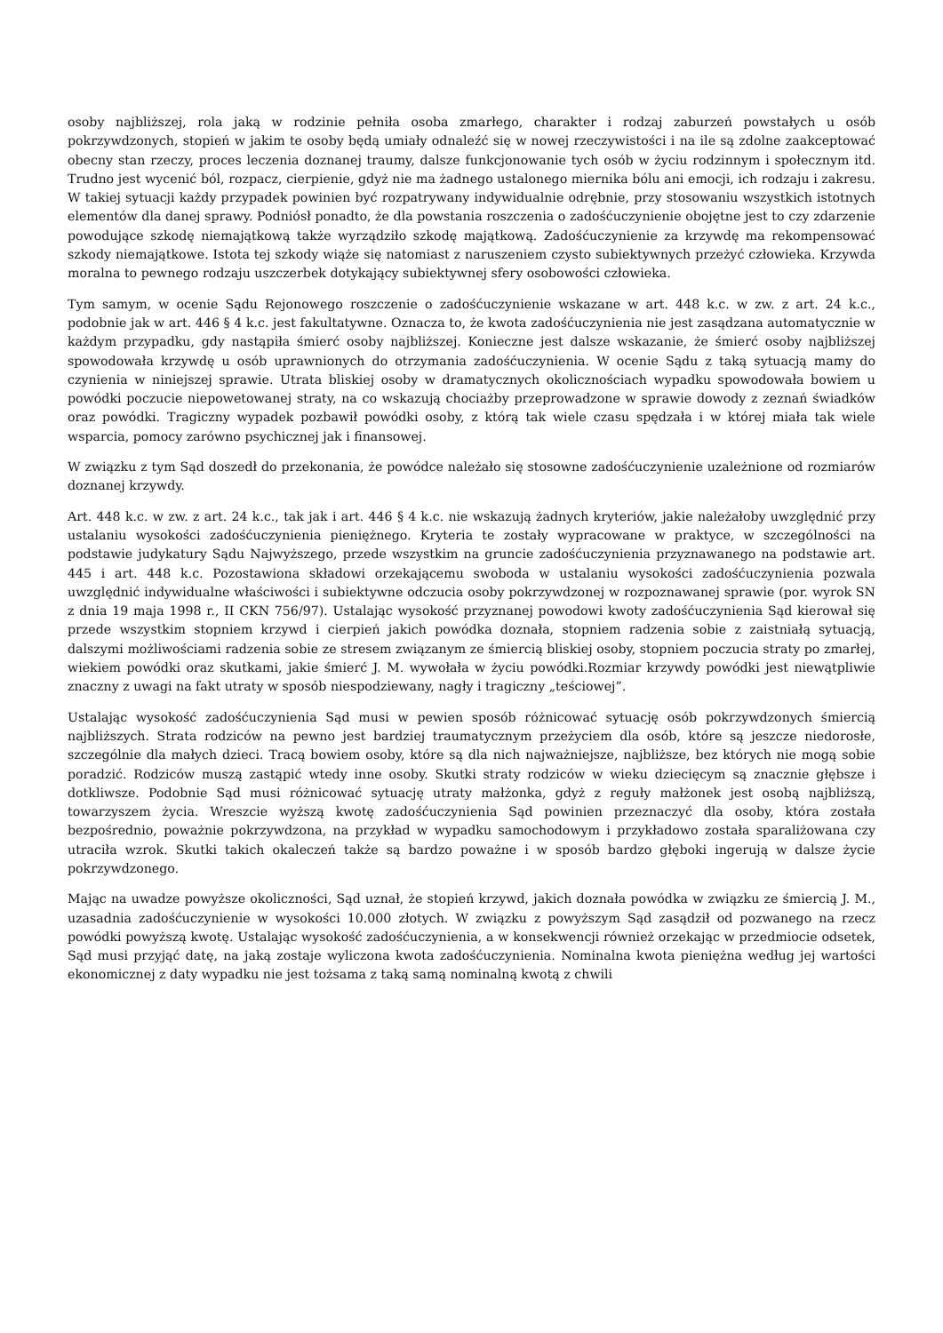osoby najbliższej, rola jaką w rodzinie pełniła osoba zmarłego, charakter i rodzaj zaburzeń powstałych u osób pokrzywdzonych, stopień w jakim te osoby będą umiały odnaleźć się w nowej rzeczywistości i na ile są zdolne zaakceptować obecny stan rzeczy, proces leczenia doznanej traumy, dalsze funkcjonowanie tych osób w życiu rodzinnym i społecznym itd. Trudno jest wycenić ból, rozpacz, cierpienie, gdyż nie ma żadnego ustalonego miernika bólu ani emocji, ich rodzaju i zakresu. W takiej sytuacji każdy przypadek powinien być rozpatrywany indywidualnie odrębnie, przy stosowaniu wszystkich istotnych elementów dla danej sprawy. Podniósł ponadto, że dla powstania roszczenia o zadośćuczynienie obojętne jest to czy zdarzenie powodujące szkodę niemajątkową także wyrządziło szkodę majątkową. Zadośćuczynienie za krzywdę ma rekompensować szkody niemajątkowe. Istota tej szkody wiąże się natomiast z naruszeniem czysto subiektywnych przeżyć człowieka. Krzywda moralna to pewnego rodzaju uszczerbek dotykający subiektywnej sfery osobowości człowieka.
Tym samym, w ocenie Sądu Rejonowego roszczenie o zadośćuczynienie wskazane w art. 448 k.c. w zw. z art. 24 k.c., podobnie jak w art. 446 § 4 k.c. jest fakultatywne. Oznacza to, że kwota zadośćuczynienia nie jest zasądzana automatycznie w każdym przypadku, gdy nastąpiła śmierć osoby najbliższej. Konieczne jest dalsze wskazanie, że śmierć osoby najbliższej spowodowała krzywdę u osób uprawnionych do otrzymania zadośćuczynienia. W ocenie Sądu z taką sytuacją mamy do czynienia w niniejszej sprawie. Utrata bliskiej osoby w dramatycznych okolicznościach wypadku spowodowała bowiem u powódki poczucie niepowetowanej straty, na co wskazują chociażby przeprowadzone w sprawie dowody z zeznań świadków oraz powódki. Tragiczny wypadek pozbawił powódki osoby, z którą tak wiele czasu spędzała i w której miała tak wiele wsparcia, pomocy zarówno psychicznej jak i finansowej.
W związku z tym Sąd doszedł do przekonania, że powódce należało się stosowne zadośćuczynienie uzależnione od rozmiarów doznanej krzywdy.
Art. 448 k.c. w zw. z art. 24 k.c., tak jak i art. 446 § 4 k.c. nie wskazują żadnych kryteriów, jakie należałoby uwzględnić przy ustalaniu wysokości zadośćuczynienia pieniężnego. Kryteria te zostały wypracowane w praktyce, w szczególności na podstawie judykatury Sądu Najwyższego, przede wszystkim na gruncie zadośćuczynienia przyznawanego na podstawie art. 445 i art. 448 k.c. Pozostawiona składowi orzekającemu swoboda w ustalaniu wysokości zadośćuczynienia pozwala uwzględnić indywidualne właściwości i subiektywne odczucia osoby pokrzywdzonej w rozpoznawanej sprawie (por. wyrok SN z dnia 19 maja 1998 r., II CKN 756/97). Ustalając wysokość przyznanej powodowi kwoty zadośćuczynienia Sąd kierował się przede wszystkim stopniem krzywd i cierpień jakich powódka doznała, stopniem radzenia sobie z zaistniałą sytuacją, dalszymi możliwościami radzenia sobie ze stresem związanym ze śmiercią bliskiej osoby, stopniem poczucia straty po zmarłej, wiekiem powódki oraz skutkami, jakie śmierć J. M. wywołała w życiu powódki.Rozmiar krzywdy powódki jest niewątpliwie znaczny z uwagi na fakt utraty w sposób niespodziewany, nagły i tragiczny „teściowej”.
Ustalając wysokość zadośćuczynienia Sąd musi w pewien sposób różnicować sytuację osób pokrzywdzonych śmiercią najbliższych. Strata rodziców na pewno jest bardziej traumatycznym przeżyciem dla osób, które są jeszcze niedorosłe, szczególnie dla małych dzieci. Tracą bowiem osoby, które są dla nich najważniejsze, najbliższe, bez których nie mogą sobie poradzić. Rodziców muszą zastąpić wtedy inne osoby. Skutki straty rodziców w wieku dziecięcym są znacznie głębsze i dotkliwsze. Podobnie Sąd musi różnicować sytuację utraty małżonka, gdyż z reguły małżonek jest osobą najbliższą, towarzyszem życia. Wreszcie wyższą kwotę zadośćuczynienia Sąd powinien przeznaczyć dla osoby, która została bezpośrednio, poważnie pokrzywdzona, na przykład w wypadku samochodowym i przykładowo została sparaliżowana czy utraciła wzrok. Skutki takich okaleczeń także są bardzo poważne i w sposób bardzo głęboki ingerują w dalsze życie pokrzywdzonego.
Mając na uwadze powyższe okoliczności, Sąd uznał, że stopień krzywd, jakich doznała powódka w związku ze śmiercią J. M., uzasadnia zadośćuczynienie w wysokości 10.000 złotych. W związku z powyższym Sąd zasądził od pozwanego na rzecz powódki powyższą kwotę. Ustalając wysokość zadośćuczynienia, a w konsekwencji również orzekając w przedmiocie odsetek, Sąd musi przyjąć datę, na jaką zostaje wyliczona kwota zadośćuczynienia. Nominalna kwota pieniężna według jej wartości ekonomicznej z daty wypadku nie jest tożsama z taką samą nominalną kwotą z chwili